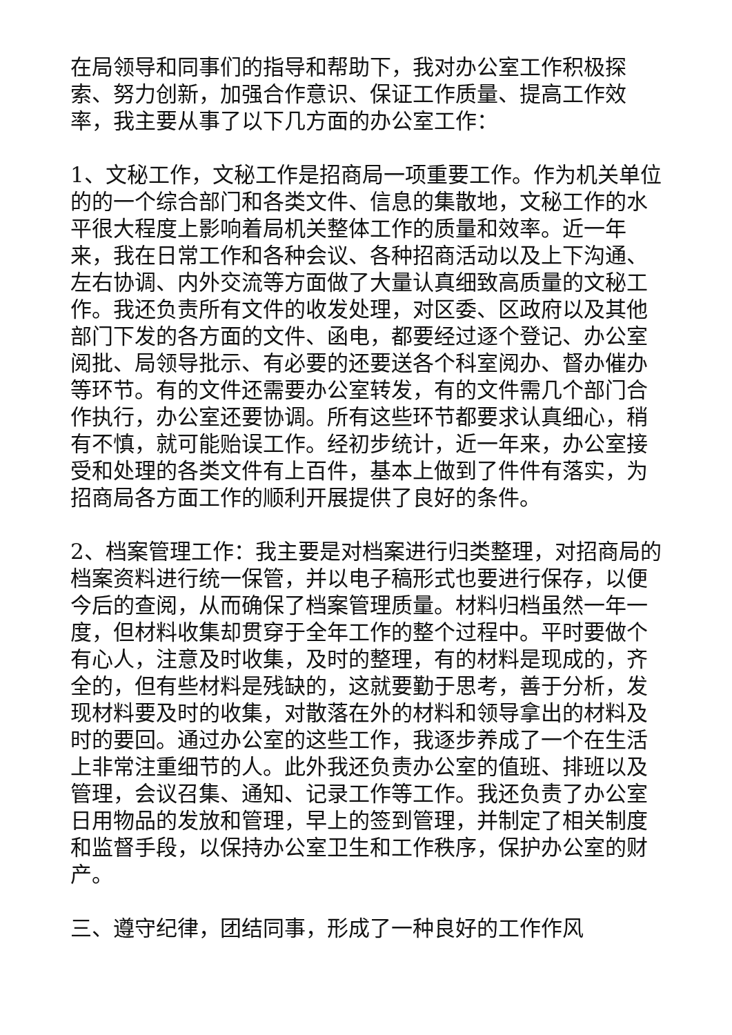在局领导和同事们的指导和帮助下，我对办公室工作积极探索、努力创新，加强合作意识、保证工作质量、提高工作效率，我主要从事了以下几方面的办公室工作：
1、文秘工作，文秘工作是招商局一项重要工作。作为机关单位的的一个综合部门和各类文件、信息的集散地，文秘工作的水平很大程度上影响着局机关整体工作的质量和效率。近一年来，我在日常工作和各种会议、各种招商活动以及上下沟通、左右协调、内外交流等方面做了大量认真细致高质量的文秘工作。我还负责所有文件的收发处理，对区委、区政府以及其他部门下发的各方面的文件、函电，都要经过逐个登记、办公室阅批、局领导批示、有必要的还要送各个科室阅办、督办催办等环节。有的文件还需要办公室转发，有的文件需几个部门合作执行，办公室还要协调。所有这些环节都要求认真细心，稍有不慎，就可能贻误工作。经初步统计，近一年来，办公室接受和处理的各类文件有上百件，基本上做到了件件有落实，为招商局各方面工作的顺利开展提供了良好的条件。
2、档案管理工作：我主要是对档案进行归类整理，对招商局的档案资料进行统一保管，并以电子稿形式也要进行保存，以便今后的查阅，从而确保了档案管理质量。材料归档虽然一年一度，但材料收集却贯穿于全年工作的整个过程中。平时要做个有心人，注意及时收集，及时的整理，有的材料是现成的，齐全的，但有些材料是残缺的，这就要勤于思考，善于分析，发现材料要及时的收集，对散落在外的材料和领导拿出的材料及时的要回。通过办公室的这些工作，我逐步养成了一个在生活上非常注重细节的人。此外我还负责办公室的值班、排班以及管理，会议召集、通知、记录工作等工作。我还负责了办公室日用物品的发放和管理，早上的签到管理，并制定了相关制度和监督手段，以保持办公室卫生和工作秩序，保护办公室的财产。
三、遵守纪律，团结同事，形成了一种良好的工作作风